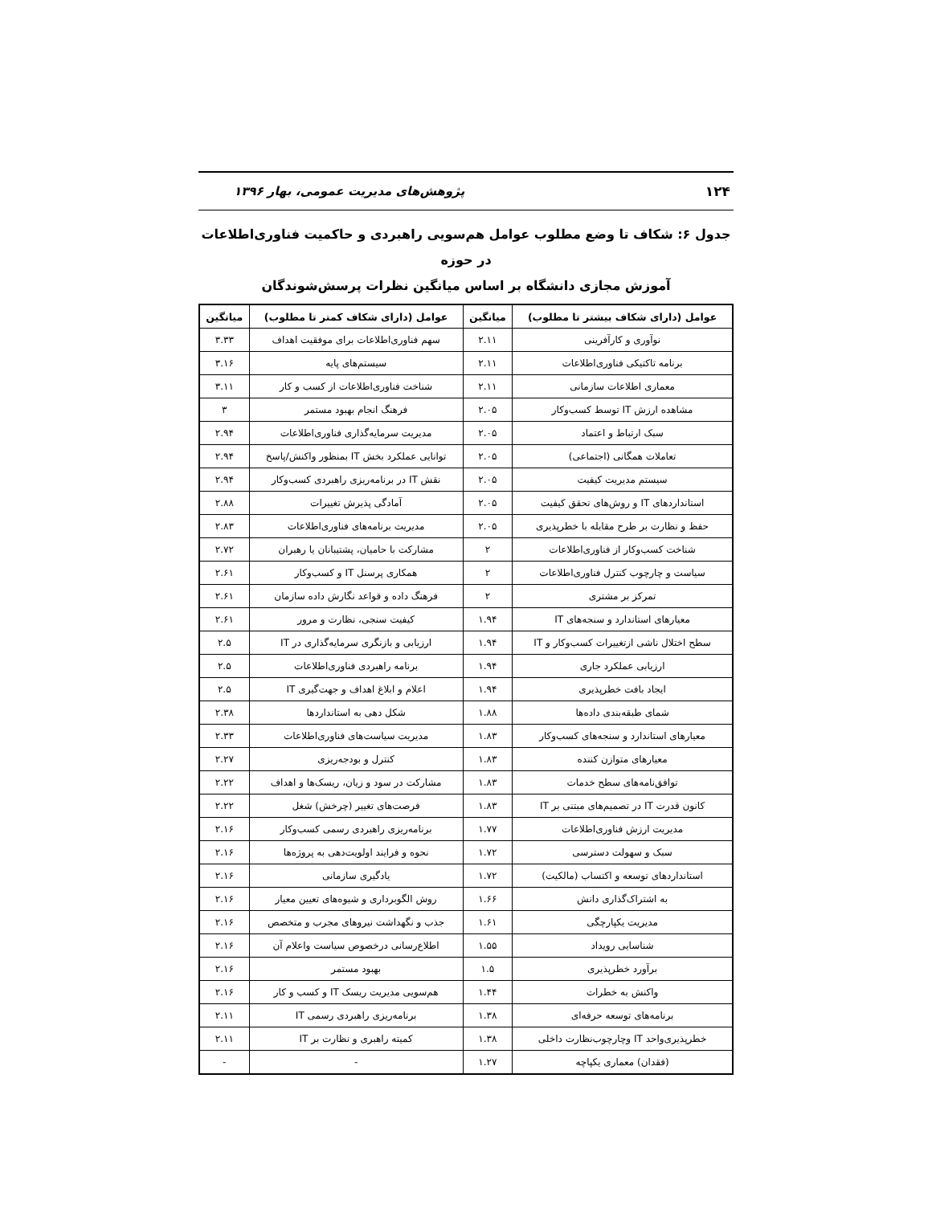۱۲۴ پژوهش‌های مدیریت عمومی، بهار ۱۳۹۶
جدول ۶: شکاف تا وضع مطلوب عوامل هم‌سویی راهبردی و حاکمیت فناوری‌اطلاعات در حوزه
آموزش مجازی دانشگاه بر اساس میانگین نظرات پرسش‌شوندگان
| عوامل (دارای شکاف بیشتر تا مطلوب) | میانگین | عوامل (دارای شکاف کمتر تا مطلوب) | میانگین |
| --- | --- | --- | --- |
| نوآوری و کارآفرینی | ۲.۱۱ | سهم فناوری‌اطلاعات برای موفقیت اهداف | ۳.۳۳ |
| برنامه تاکتیکی فناوری‌اطلاعات | ۲.۱۱ | سیستم‌های پایه | ۳.۱۶ |
| معماری اطلاعات سازمانی | ۲.۱۱ | شناخت فناوری‌اطلاعات از کسب و کار | ۳.۱۱ |
| مشاهده ارزش IT توسط کسب‌وکار | ۲.۰۵ | فرهنگ انجام بهبود مستمر | ۳ |
| سبک ارتباط و اعتماد | ۲.۰۵ | مدیریت سرمایه‌گذاری فناوری‌اطلاعات | ۲.۹۴ |
| تعاملات همگانی (اجتماعی) | ۲.۰۵ | توانایی عملکرد بخش IT بمنظور واکنش/پاسخ | ۲.۹۴ |
| سیستم مدیریت کیفیت | ۲.۰۵ | نقش IT در برنامه‌ریزی راهبردی کسب‌وکار | ۲.۹۴ |
| استانداردهای IT و روش‌های تحقق کیفیت | ۲.۰۵ | آمادگی پذیرش تغییرات | ۲.۸۸ |
| حفظ و نظارت بر طرح مقابله با خطرپذیری | ۲.۰۵ | مدیریت برنامه‌های فناوری‌اطلاعات | ۲.۸۳ |
| شناخت کسب‌وکار از فناوری‌اطلاعات | ۲ | مشارکت با حامیان، پشتیبانان یا رهبران | ۲.۷۲ |
| سیاست و چارچوب کنترل فناوری‌اطلاعات | ۲ | همکاری پرسنل IT و کسب‌وکار | ۲.۶۱ |
| تمرکز بر مشتری | ۲ | فرهنگ داده و قواعد نگارش داده سازمان | ۲.۶۱ |
| معیارهای استاندارد و سنجه‌های IT | ۱.۹۴ | کیفیت سنجی، نظارت و مرور | ۲.۶۱ |
| سطح اختلال ناشی ازتغییرات کسب‌وکار و IT | ۱.۹۴ | ارزیابی و بازنگری سرمایه‌گذاری در IT | ۲.۵ |
| ارزیابی عملکرد جاری | ۱.۹۴ | برنامه راهبردی فناوری‌اطلاعات | ۲.۵ |
| ایجاد بافت خطرپذیری | ۱.۹۴ | اعلام و ابلاغ اهداف و جهت‌گیری IT | ۲.۵ |
| شمای طبقه‌بندی داده‌ها | ۱.۸۸ | شکل دهی به استانداردها | ۲.۳۸ |
| معیارهای استاندارد و سنجه‌های کسب‌وکار | ۱.۸۳ | مدیریت سیاست‌های فناوری‌اطلاعات | ۲.۳۳ |
| معیارهای متوازن کننده | ۱.۸۳ | کنترل و بودجه‌ریزی | ۲.۲۷ |
| توافق‌نامه‌های سطح خدمات | ۱.۸۳ | مشارکت در سود و زیان، ریسک‌ها و اهداف | ۲.۲۲ |
| کانون قدرت IT در تصمیم‌های مبتنی بر IT | ۱.۸۳ | فرصت‌های تغییر (چرخش) شغل | ۲.۲۲ |
| مدیریت ارزش فناوری‌اطلاعات | ۱.۷۷ | برنامه‌ریزی راهبردی رسمی کسب‌وکار | ۲.۱۶ |
| سبک و سهولت دسترسی | ۱.۷۲ | نحوه و فرایند اولویت‌دهی به پروژه‌ها | ۲.۱۶ |
| استانداردهای توسعه و اکتساب (مالکیت) | ۱.۷۲ | یادگیری سازمانی | ۲.۱۶ |
| به اشتراک‌گذاری دانش | ۱.۶۶ | روش الگوبرداری و شیوه‌های تعیین معیار | ۲.۱۶ |
| مدیریت یکپارچگی | ۱.۶۱ | جذب و نگهداشت نیروهای مجرب و متخصص | ۲.۱۶ |
| شناسایی رویداد | ۱.۵۵ | اطلاع‌رسانی درخصوص سیاست واعلام آن | ۲.۱۶ |
| برآورد خطرپذیری | ۱.۵ | بهبود مستمر | ۲.۱۶ |
| واکنش به خطرات | ۱.۴۴ | هم‌سویی مدیریت ریسک IT و کسب و کار | ۲.۱۶ |
| برنامه‌های توسعه حرفه‌ای | ۱.۳۸ | برنامه‌ریزی راهبردی رسمی IT | ۲.۱۱ |
| خطرپذیری‌واحد IT وچارچوب‌نظارت داخلی | ۱.۳۸ | کمیته راهبری و نظارت بر IT | ۲.۱۱ |
| (فقدان) معماری یکپاچه | ۱.۲۷ | - | - |